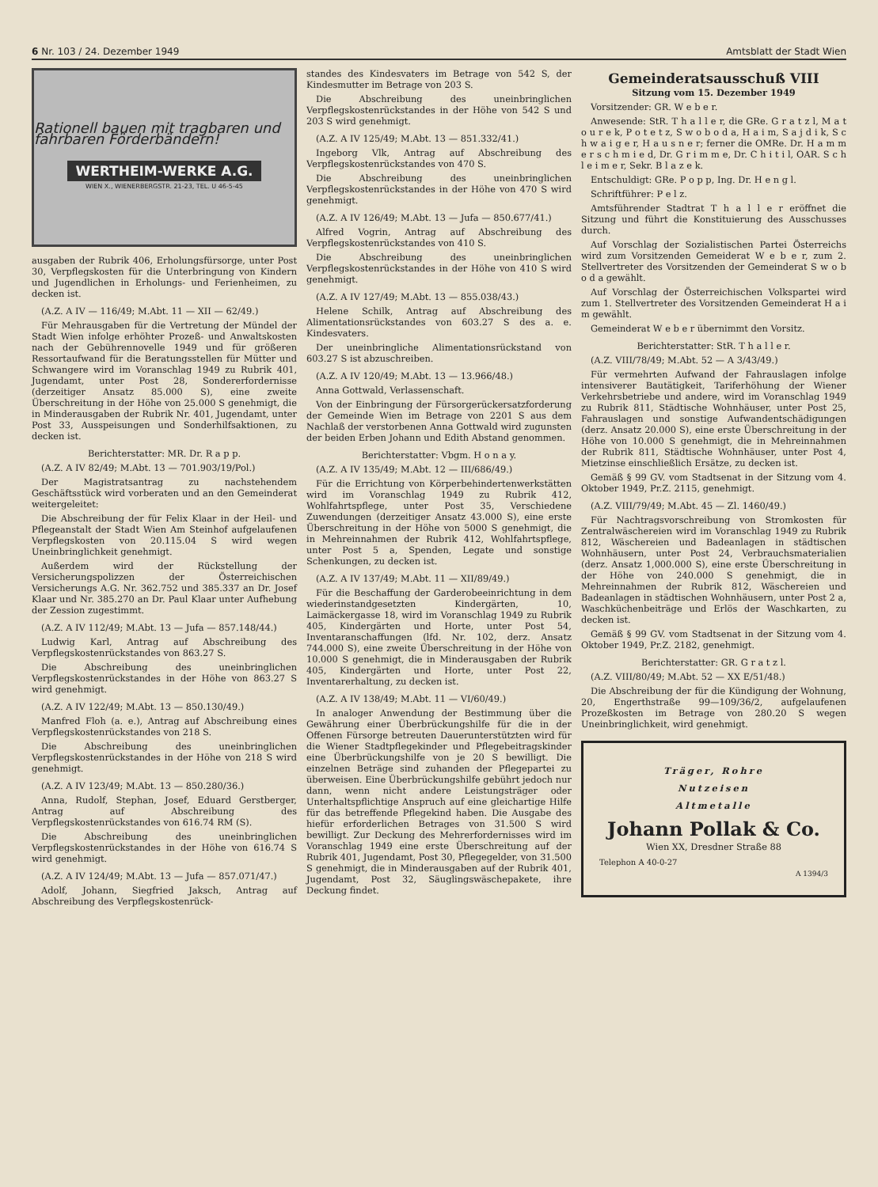6 Nr. 103 / 24. Dezember 1949 Amtsblatt der Stadt Wien
Rationell bauen mit tragbaren und fahrbaren Förderbändern!
WERTHEIM-WERKE A.G.
WIEN X., WIENERBERGSTR. 21-23, TEL. U 46-5-45
ausgaben der Rubrik 406, Erholungsfürsorge, unter Post 30, Verpflegskosten für die Unterbringung von Kindern und Jugendlichen in Erholungs- und Ferienheimen, zu decken ist.
(A.Z. A IV — 116/49; M.Abt. 11 — XII — 62/49.)
Für Mehrausgaben für die Vertretung der Mündel der Stadt Wien infolge erhöhter Prozeß- und Anwaltskosten nach der Gebührennovelle 1949 und für größeren Ressortaufwand für die Beratungsstellen für Mütter und Schwangere wird im Voranschlag 1949 zu Rubrik 401, Jugendamt, unter Post 28, Sondererfordernisse (derzeitiger Ansatz 85.000 S), eine zweite Überschreitung in der Höhe von 25.000 S genehmigt, die in Minderausgaben der Rubrik Nr. 401, Jugendamt, unter Post 33, Ausspeisungen und Sonderhilfsaktionen, zu decken ist.
Berichterstatter: MR. Dr. R a p p.
(A.Z. A IV 82/49; M.Abt. 13 — 701.903/19/Pol.)
Der Magistratsantrag zu nachstehendem Geschäftsstück wird vorberaten und an den Gemeinderat weitergeleitet:
Die Abschreibung der für Felix Klaar in der Heil- und Pflegeanstalt der Stadt Wien Am Steinhof aufgelaufenen Verpflegskosten von 20.115.04 S wird wegen Uneinbringlichkeit genehmigt.
Außerdem wird der Rückstellung der Versicherungspolizzen der Österreichischen Versicherungs A.G. Nr. 362.752 und 385.337 an Dr. Josef Klaar und Nr. 385.270 an Dr. Paul Klaar unter Aufhebung der Zession zugestimmt.
(A.Z. A IV 112/49; M.Abt. 13 — Jufa — 857.148/44.)
Ludwig Karl, Antrag auf Abschreibung des Verpflegskostenrückstandes von 863.27 S.
Die Abschreibung des uneinbringlichen Verpflegskostenrückstandes in der Höhe von 863.27 S wird genehmigt.
(A.Z. A IV 122/49; M.Abt. 13 — 850.130/49.)
Manfred Floh (a. e.), Antrag auf Abschreibung eines Verpflegskostenrückstandes von 218 S.
Die Abschreibung des uneinbringlichen Verpflegskostenrückstandes in der Höhe von 218 S wird genehmigt.
(A.Z. A IV 123/49; M.Abt. 13 — 850.280/36.)
Anna, Rudolf, Stephan, Josef, Eduard Gerstberger, Antrag auf Abschreibung des Verpflegskostenrückstandes von 616.74 RM (S).
Die Abschreibung des uneinbringlichen Verpflegskostenrückstandes in der Höhe von 616.74 S wird genehmigt.
(A.Z. A IV 124/49; M.Abt. 13 — Jufa — 857.071/47.)
Adolf, Johann, Siegfried Jaksch, Antrag auf Abschreibung des Verpflegskostenrück-
standes des Kindesvaters im Betrage von 542 S, der Kindesmutter im Betrage von 203 S.
Die Abschreibung des uneinbringlichen Verpflegskostenrückstandes in der Höhe von 542 S und 203 S wird genehmigt.
(A.Z. A IV 125/49; M.Abt. 13 — 851.332/41.)
Ingeborg Vlk, Antrag auf Abschreibung des Verpflegskostenrückstandes von 470 S.
Die Abschreibung des uneinbringlichen Verpflegskostenrückstandes in der Höhe von 470 S wird genehmigt.
(A.Z. A IV 126/49; M.Abt. 13 — Jufa — 850.677/41.)
Alfred Vogrin, Antrag auf Abschreibung des Verpflegskostenrückstandes von 410 S.
Die Abschreibung des uneinbringlichen Verpflegskostenrückstandes in der Höhe von 410 S wird genehmigt.
(A.Z. A IV 127/49; M.Abt. 13 — 855.038/43.)
Helene Schilk, Antrag auf Abschreibung des Alimentationsrückstandes von 603.27 S des a. e. Kindesvaters.
Der uneinbringliche Alimentationsrückstand von 603.27 S ist abzuschreiben.
(A.Z. A IV 120/49; M.Abt. 13 — 13.966/48.)
Anna Gottwald, Verlassenschaft.
Von der Einbringung der Fürsorgerückersatzforderung der Gemeinde Wien im Betrage von 2201 S aus dem Nachlaß der verstorbenen Anna Gottwald wird zugunsten der beiden Erben Johann und Edith Abstand genommen.
Berichterstatter: Vbgm. H o n a y.
(A.Z. A IV 135/49; M.Abt. 12 — III/686/49.)
Für die Errichtung von Körperbehindertenwerkstätten wird im Voranschlag 1949 zu Rubrik 412, Wohlfahrtspflege, unter Post 35, Verschiedene Zuwendungen (derzeitiger Ansatz 43.000 S), eine erste Überschreitung in der Höhe von 5000 S genehmigt, die in Mehreinnahmen der Rubrik 412, Wohlfahrtspflege, unter Post 5 a, Spenden, Legate und sonstige Schenkungen, zu decken ist.
(A.Z. A IV 137/49; M.Abt. 11 — XII/89/49.)
Für die Beschaffung der Garderobeeinrichtung in dem wiederinstandgesetzten Kindergärten, 10, Laimäckergasse 18, wird im Voranschlag 1949 zu Rubrik 405, Kindergärten und Horte, unter Post 54, Inventaranschaffungen (lfd. Nr. 102, derz. Ansatz 744.000 S), eine zweite Überschreitung in der Höhe von 10.000 S genehmigt, die in Minderausgaben der Rubrik 405, Kindergärten und Horte, unter Post 22, Inventarerhaltung, zu decken ist.
(A.Z. A IV 138/49; M.Abt. 11 — VI/60/49.)
In analoger Anwendung der Bestimmung über die Gewährung einer Überbrückungshilfe für die in der Offenen Fürsorge betreuten Dauerunterstützten wird für die Wiener Stadtpflegekinder und Pflegebeitragskinder eine Überbrückungshilfe von je 20 S bewilligt. Die einzelnen Beträge sind zuhanden der Pflegepartei zu überweisen. Eine Überbrückungshilfe gebührt jedoch nur dann, wenn nicht andere Leistungsträger oder Unterhaltspflichtige Anspruch auf eine gleichartige Hilfe für das betreffende Pflegekind haben. Die Ausgabe des hiefür erforderlichen Betrages von 31.500 S wird bewilligt. Zur Deckung des Mehrerfordernisses wird im Voranschlag 1949 eine erste Überschreitung auf der Rubrik 401, Jugendamt, Post 30, Pflegegelder, von 31.500 S genehmigt, die in Minderausgaben auf der Rubrik 401, Jugendamt, Post 32, Säuglingswäschepakete, ihre Deckung findet.
Gemeinderatsausschuß VIII
Sitzung vom 15. Dezember 1949
Vorsitzender: GR. W e b e r.
Anwesende: StR. T h a l l e r, die GRe. G r a t z l, M a t o u r e k, P o t e t z, S w o b o d a, H a i m, S a j d i k, S c h w a i g e r, H a u s n e r; ferner die OMRe. Dr. H a m m e r s c h m i e d, Dr. G r i m m e, Dr. C h i t i l, OAR. S c h l e i m e r, Sekr. B l a z e k.
Entschuldigt: GRe. P o p p, Ing. Dr. H e n g l.
Schriftführer: P e l z.
Amtsführender Stadtrat T h a l l e r eröffnet die Sitzung und führt die Konstituierung des Ausschusses durch.
Auf Vorschlag der Sozialistischen Partei Österreichs wird zum Vorsitzenden Gemeiderat W e b e r, zum 2. Stellvertreter des Vorsitzenden der Gemeinderat S w o b o d a gewählt.
Auf Vorschlag der Österreichischen Volkspartei wird zum 1. Stellvertreter des Vorsitzenden Gemeinderat H a i m gewählt.
Gemeinderat W e b e r übernimmt den Vorsitz.
Berichterstatter: StR. T h a l l e r.
(A.Z. VIII/78/49; M.Abt. 52 — A 3/43/49.)
Für vermehrten Aufwand der Fahrauslagen infolge intensiverer Bautätigkeit, Tariferhöhung der Wiener Verkehrsbetriebe und andere, wird im Voranschlag 1949 zu Rubrik 811, Städtische Wohnhäuser, unter Post 25, Fahrauslagen und sonstige Aufwandentschädigungen (derz. Ansatz 20.000 S), eine erste Überschreitung in der Höhe von 10.000 S genehmigt, die in Mehreinnahmen der Rubrik 811, Städtische Wohnhäuser, unter Post 4, Mietzinse einschließlich Ersätze, zu decken ist.
Gemäß § 99 GV. vom Stadtsenat in der Sitzung vom 4. Oktober 1949, Pr.Z. 2115, genehmigt.
(A.Z. VIII/79/49; M.Abt. 45 — Zl. 1460/49.)
Für Nachtragsvorschreibung von Stromkosten für Zentralwäschereien wird im Voranschlag 1949 zu Rubrik 812, Wäschereien und Badeanlagen in städtischen Wohnhäusern, unter Post 24, Verbrauchsmaterialien (derz. Ansatz 1,000.000 S), eine erste Überschreitung in der Höhe von 240.000 S genehmigt, die in Mehreinnahmen der Rubrik 812, Wäschereien und Badeanlagen in städtischen Wohnhäusern, unter Post 2 a, Waschküchenbeiträge und Erlös der Waschkarten, zu decken ist.
Gemäß § 99 GV. vom Stadtsenat in der Sitzung vom 4. Oktober 1949, Pr.Z. 2182, genehmigt.
Berichterstatter: GR. G r a t z l.
(A.Z. VIII/80/49; M.Abt. 52 — XX E/51/48.)
Die Abschreibung der für die Kündigung der Wohnung, 20, Engerthstraße 99—109/36/2, aufgelaufenen Prozeßkosten im Betrage von 280.20 S wegen Uneinbringlichkeit, wird genehmigt.
Träger, Rohre
Nutzeisen
Altmetalle
Johann Pollak & Co.
Wien XX, Dresdner Straße 88
Telephon A 40-0-27
A 1394/3